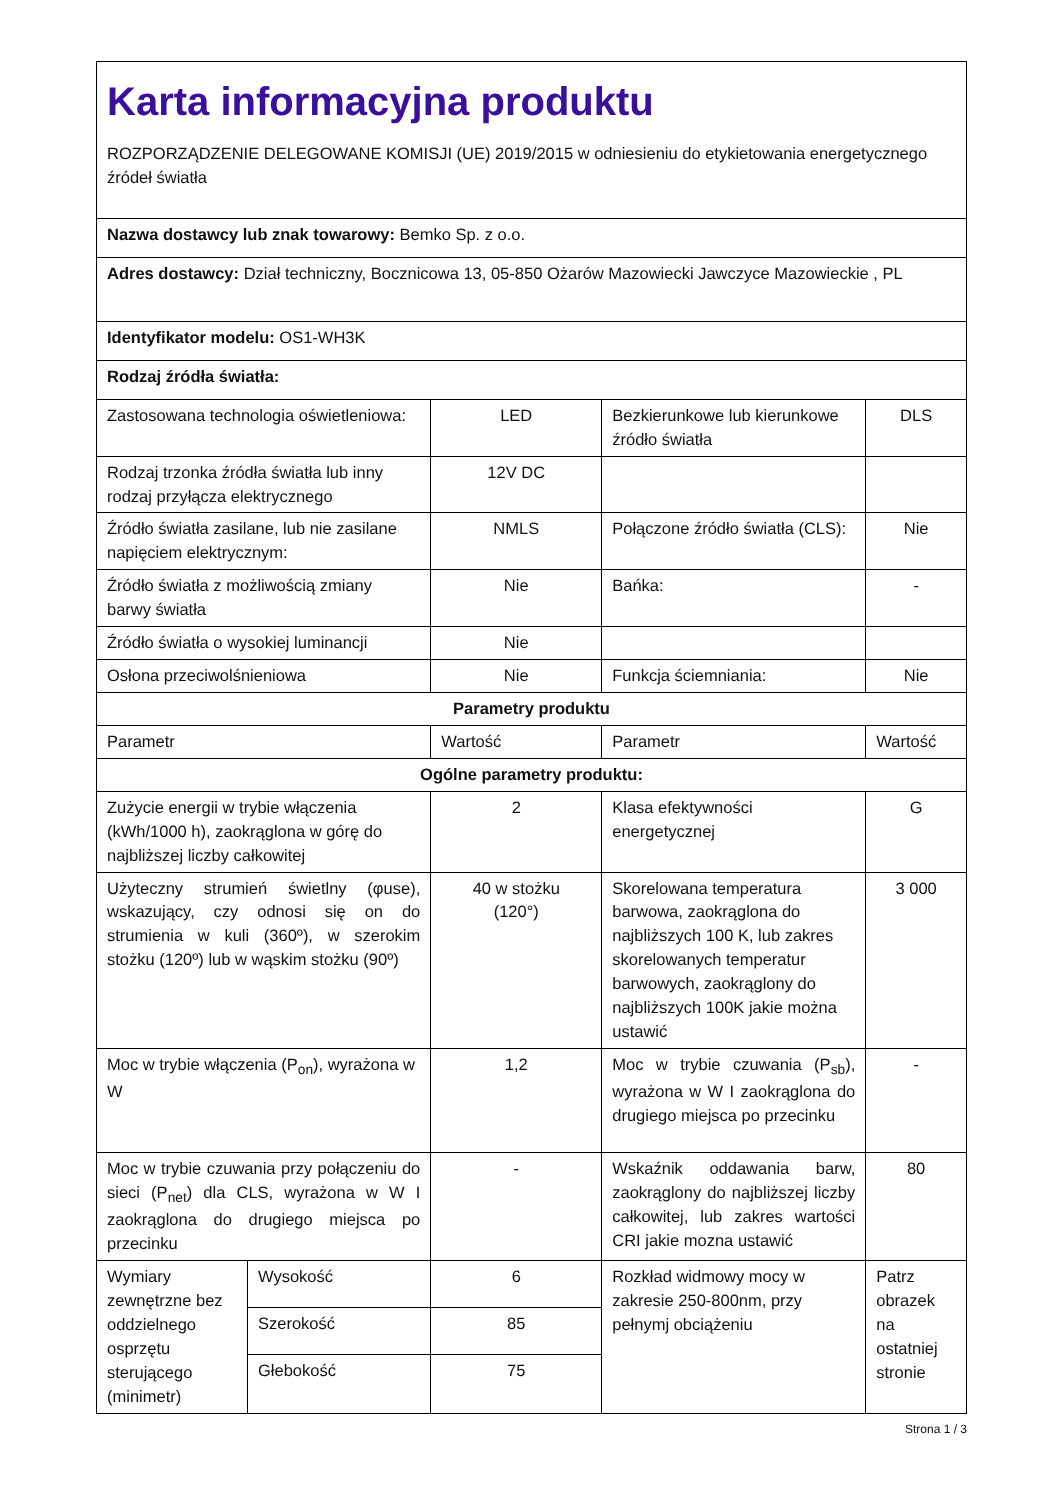| Karta informacyjna produktu ROZPORZĄDZENIE DELEGOWANE KOMISJI (UE) 2019/2015 w odniesieniu do etykietowania energetycznego źródeł światła | | | | |
| Nazwa dostawcy lub znak towarowy: Bemko Sp. z o.o. | | | | |
| Adres dostawcy: Dział techniczny, Bocznicowa 13, 05-850 Ożarów Mazowiecki Jawczyce Mazowieckie , PL | | | | |
| Identyfikator modelu: OS1-WH3K | | | | |
| Rodzaj źródła światła: | | | | |
| Zastosowana technologia oświetleniowa: | | LED | Bezkierunkowe lub kierunkowe źródło światła | DLS |
| Rodzaj trzonka źródła światła lub inny rodzaj przyłącza elektrycznego | | 12V DC | | |
| Źródło światła zasilane, lub nie zasilane napięciem elektrycznym: | | NMLS | Połączone źródło światła (CLS): | Nie |
| Źródło światła z możliwością zmiany barwy światła | | Nie | Bańka: | - |
| Źródło światła o wysokiej luminancji | | Nie | | |
| Osłona przeciwolśnieniowa | | Nie | Funkcja ściemniania: | Nie |
| Parametry produktu | | | | |
| Parametr | | Wartość | Parametr | Wartość |
| Ogólne parametry produktu: | | | | |
| Zużycie energii w trybie włączenia (kWh/1000 h), zaokrąglona w górę do najbliższej liczby całkowitej | | 2 | Klasa efektywności energetycznej | G |
| Użyteczny strumień świetlny (φuse), wskazujący, czy odnosi się on do strumienia w kuli (360º), w szerokim stożku (120º) lub w wąskim stożku (90º) | | 40 w stożku (120°) | Skorelowana temperatura barwowa, zaokrąglona do najbliższych 100 K, lub zakres skorelowanych temperatur barwowych, zaokrąglony do najbliższych 100K jakie można ustawić | 3 000 |
| Moc w trybie włączenia (P<sub>on</sub>), wyrażona w W | | 1,2 | Moc w trybie czuwania (P<sub>sb</sub>), wyrażona w W I zaokrąglona do drugiego miejsca po przecinku | - |
| Moc w trybie czuwania przy połączeniu do sieci (P<sub>net</sub>) dla CLS, wyrażona w W I zaokrąglona do drugiego miejsca po przecinku | | - | Wskaźnik oddawania barw, zaokrąglony do najbliższej liczby całkowitej, lub zakres wartości CRI jakie mozna ustawić | 80 |
| Wymiary zewnętrzne bez oddzielnego osprzętu sterującego (minimetr) | Wysokość | 6 | Rozkład widmowy mocy w zakresie 250-800nm, przy pełnymj obciążeniu | Patrz obrazek na ostatniej stronie |
| | Szerokość | 85 | | |
| | Głebokość | 75 | | |
Strona 1 / 3